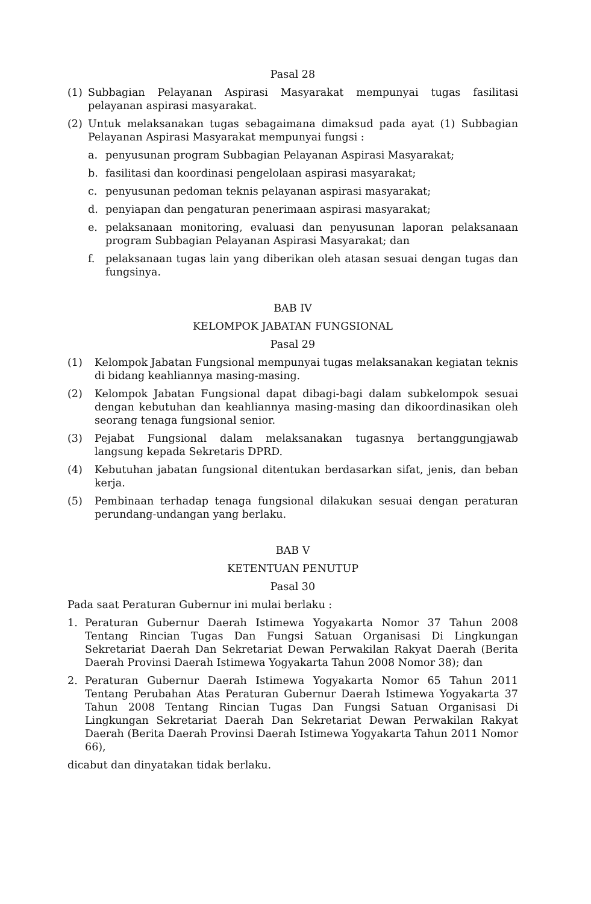Pasal 28
(1) Subbagian Pelayanan Aspirasi Masyarakat mempunyai tugas fasilitasi pelayanan aspirasi masyarakat.
(2) Untuk melaksanakan tugas sebagaimana dimaksud pada ayat (1) Subbagian Pelayanan Aspirasi Masyarakat mempunyai fungsi :
a. penyusunan program Subbagian Pelayanan Aspirasi Masyarakat;
b. fasilitasi dan koordinasi pengelolaan aspirasi masyarakat;
c. penyusunan pedoman teknis pelayanan aspirasi masyarakat;
d. penyiapan dan pengaturan penerimaan aspirasi masyarakat;
e. pelaksanaan monitoring, evaluasi dan penyusunan laporan pelaksanaan program Subbagian Pelayanan Aspirasi Masyarakat; dan
f. pelaksanaan tugas lain yang diberikan oleh atasan sesuai dengan tugas dan fungsinya.
BAB IV
KELOMPOK JABATAN FUNGSIONAL
Pasal 29
(1) Kelompok Jabatan Fungsional mempunyai tugas melaksanakan kegiatan teknis di bidang keahliannya masing-masing.
(2) Kelompok Jabatan Fungsional dapat dibagi-bagi dalam subkelompok sesuai dengan kebutuhan dan keahliannya masing-masing dan dikoordinasikan oleh seorang tenaga fungsional senior.
(3) Pejabat Fungsional dalam melaksanakan tugasnya bertanggungjawab langsung kepada Sekretaris DPRD.
(4) Kebutuhan jabatan fungsional ditentukan berdasarkan sifat, jenis, dan beban kerja.
(5) Pembinaan terhadap tenaga fungsional dilakukan sesuai dengan peraturan perundang-undangan yang berlaku.
BAB V
KETENTUAN PENUTUP
Pasal 30
Pada saat Peraturan Gubernur ini mulai berlaku :
1. Peraturan Gubernur Daerah Istimewa Yogyakarta Nomor 37 Tahun 2008 Tentang Rincian Tugas Dan Fungsi Satuan Organisasi Di Lingkungan Sekretariat Daerah Dan Sekretariat Dewan Perwakilan Rakyat Daerah (Berita Daerah Provinsi Daerah Istimewa Yogyakarta Tahun 2008 Nomor 38); dan
2. Peraturan Gubernur Daerah Istimewa Yogyakarta Nomor 65 Tahun 2011 Tentang Perubahan Atas Peraturan Gubernur Daerah Istimewa Yogyakarta 37 Tahun 2008 Tentang Rincian Tugas Dan Fungsi Satuan Organisasi Di Lingkungan Sekretariat Daerah Dan Sekretariat Dewan Perwakilan Rakyat Daerah (Berita Daerah Provinsi Daerah Istimewa Yogyakarta Tahun 2011 Nomor 66),
dicabut dan dinyatakan tidak berlaku.